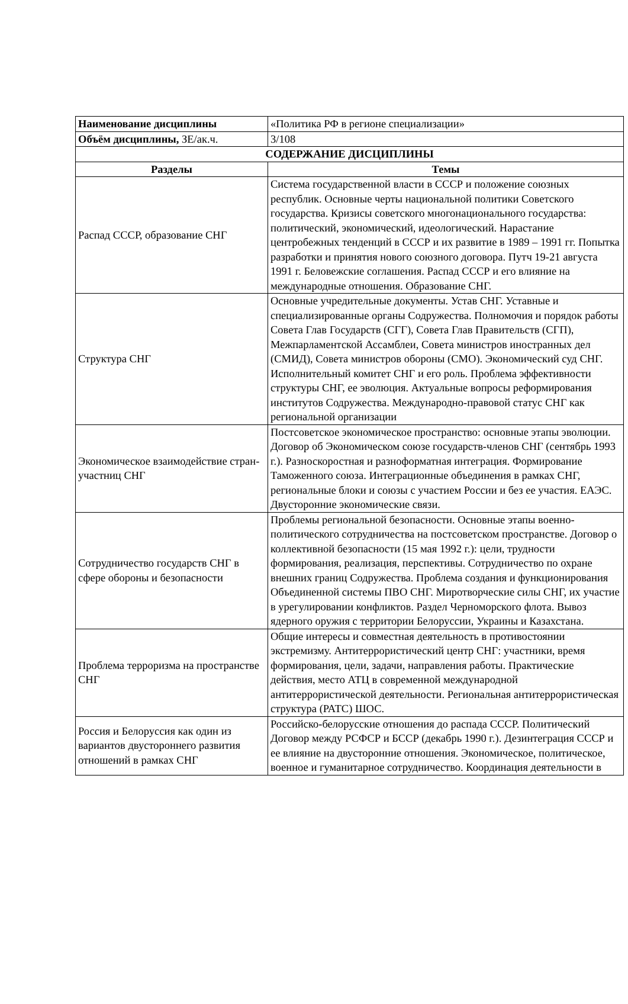| Наименование дисциплины | «Политика РФ в регионе специализации» |
| Объём дисциплины, ЗЕ/ак.ч. | 3/108 |
| СОДЕРЖАНИЕ ДИСЦИПЛИНЫ | |
| Разделы | Темы |
| Распад СССР, образование СНГ | Система государственной власти в СССР и положение союзных республик. Основные черты национальной политики Советского государства. Кризисы советского многонационального государства: политический, экономический, идеологический. Нарастание центробежных тенденций в СССР и их развитие в 1989 – 1991 гг. Попытка разработки и принятия нового союзного договора. Путч 19-21 августа 1991 г. Беловежские соглашения. Распад СССР и его влияние на международные отношения. Образование СНГ. |
| Структура СНГ | Основные учредительные документы. Устав СНГ. Уставные и специализированные органы Содружества. Полномочия и порядок работы Совета Глав Государств (СГГ), Совета Глав Правительств (СГП), Межпарламентской Ассамблеи, Совета министров иностранных дел (СМИД), Совета министров обороны (СМО). Экономический суд СНГ. Исполнительный комитет СНГ и его роль. Проблема эффективности структуры СНГ, ее эволюция. Актуальные вопросы реформирования институтов Содружества. Международно-правовой статус СНГ как региональной организации |
| Экономическое взаимодействие стран-участниц СНГ | Постсоветское экономическое пространство: основные этапы эволюции. Договор об Экономическом союзе государств-членов СНГ (сентябрь 1993 г.). Разноскоростная и разноформатная интеграция. Формирование Таможенного союза. Интеграционные объединения в рамках СНГ, региональные блоки и союзы с участием России и без ее участия. ЕАЭС. Двусторонние экономические связи. |
| Сотрудничество государств СНГ в сфере обороны и безопасности | Проблемы региональной безопасности. Основные этапы военно-политического сотрудничества на постсоветском пространстве. Договор о коллективной безопасности (15 мая 1992 г.): цели, трудности формирования, реализация, перспективы. Сотрудничество по охране внешних границ Содружества. Проблема создания и функционирования Объединенной системы ПВО СНГ. Миротворческие силы СНГ, их участие в урегулировании конфликтов. Раздел Черноморского флота. Вывоз ядерного оружия с территории Белоруссии, Украины и Казахстана. |
| Проблема терроризма на пространстве СНГ | Общие интересы и совместная деятельность в противостоянии экстремизму. Антитеррористический центр СНГ: участники, время формирования, цели, задачи, направления работы. Практические действия, место АТЦ в современной международной антитеррористической деятельности. Региональная антитеррористическая структура (РАТС) ШОС. |
| Россия и Белоруссия как один из вариантов двустороннего развития отношений в рамках СНГ | Российско-белорусские отношения до распада СССР. Политический Договор между РСФСР и БССР (декабрь 1990 г.). Дезинтеграция СССР и ее влияние на двусторонние отношения. Экономическое, политическое, военное и гуманитарное сотрудничество. Координация деятельности в |